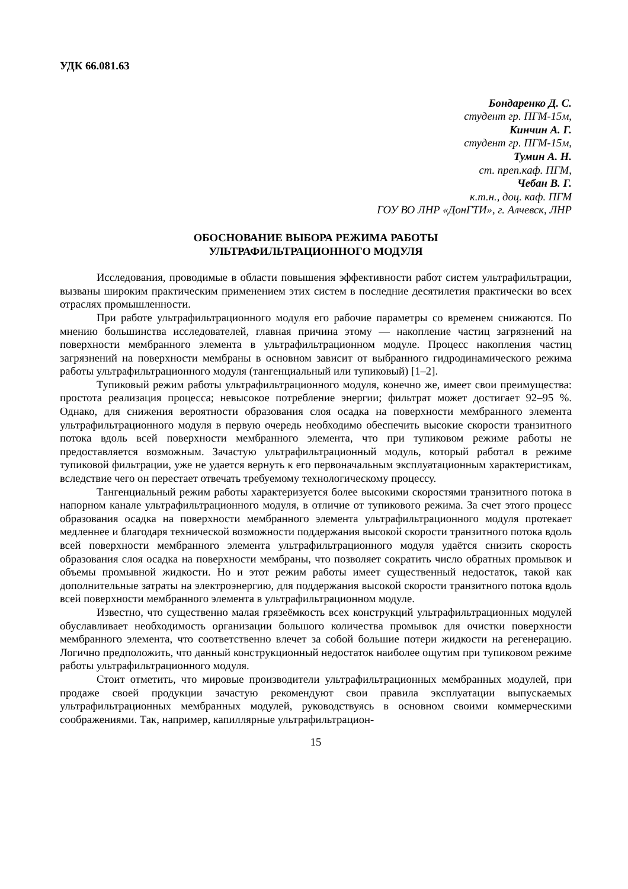УДК 66.081.63
Бондаренко Д. С.
студент гр. ПГМ-15м,
Кинчин А. Г.
студент гр. ПГМ-15м,
Тумин А. Н.
ст. преп.каф. ПГМ,
Чебан В. Г.
к.т.н., доц. каф. ПГМ
ГОУ ВО ЛНР «ДонГТИ», г. Алчевск, ЛНР
ОБОСНОВАНИЕ ВЫБОРА РЕЖИМА РАБОТЫ
УЛЬТРАФИЛЬТРАЦИОННОГО МОДУЛЯ
Исследования, проводимые в области повышения эффективности работ систем ультрафильтрации, вызваны широким практическим применением этих систем в последние десятилетия практически во всех отраслях промышленности.
При работе ультрафильтрационного модуля его рабочие параметры со временем снижаются. По мнению большинства исследователей, главная причина этому — накопление частиц загрязнений на поверхности мембранного элемента в ультрафильтрационном модуле. Процесс накопления частиц загрязнений на поверхности мембраны в основном зависит от выбранного гидродинамического режима работы ультрафильтрационного модуля (тангенциальный или тупиковый) [1–2].
Тупиковый режим работы ультрафильтрационного модуля, конечно же, имеет свои преимущества: простота реализация процесса; невысокое потребление энергии; фильтрат может достигает 92–95 %. Однако, для снижения вероятности образования слоя осадка на поверхности мембранного элемента ультрафильтрационного модуля в первую очередь необходимо обеспечить высокие скорости транзитного потока вдоль всей поверхности мембранного элемента, что при тупиковом режиме работы не предоставляется возможным. Зачастую ультрафильтрационный модуль, который работал в режиме тупиковой фильтрации, уже не удается вернуть к его первоначальным эксплуатационным характеристикам, вследствие чего он перестает отвечать требуемому технологическому процессу.
Тангенциальный режим работы характеризуется более высокими скоростями транзитного потока в напорном канале ультрафильтрационного модуля, в отличие от тупикового режима. За счет этого процесс образования осадка на поверхности мембранного элемента ультрафильтрационного модуля протекает медленнее и благодаря технической возможности поддержания высокой скорости транзитного потока вдоль всей поверхности мембранного элемента ультрафильтрационного модуля удаётся снизить скорость образования слоя осадка на поверхности мембраны, что позволяет сократить число обратных промывок и объемы промывной жидкости. Но и этот режим работы имеет существенный недостаток, такой как дополнительные затраты на электроэнергию, для поддержания высокой скорости транзитного потока вдоль всей поверхности мембранного элемента в ультрафильтрационном модуле.
Известно, что существенно малая грязеёмкость всех конструкций ультрафильтрационных модулей обуславливает необходимость организации большого количества промывок для очистки поверхности мембранного элемента, что соответственно влечет за собой большие потери жидкости на регенерацию. Логично предположить, что данный конструкционный недостаток наиболее ощутим при тупиковом режиме работы ультрафильтрационного модуля.
Стоит отметить, что мировые производители ультрафильтрационных мембранных модулей, при продаже своей продукции зачастую рекомендуют свои правила эксплуатации выпускаемых ультрафильтрационных мембранных модулей, руководствуясь в основном своими коммерческими соображениями. Так, например, капиллярные ультрафильтрацион-
15